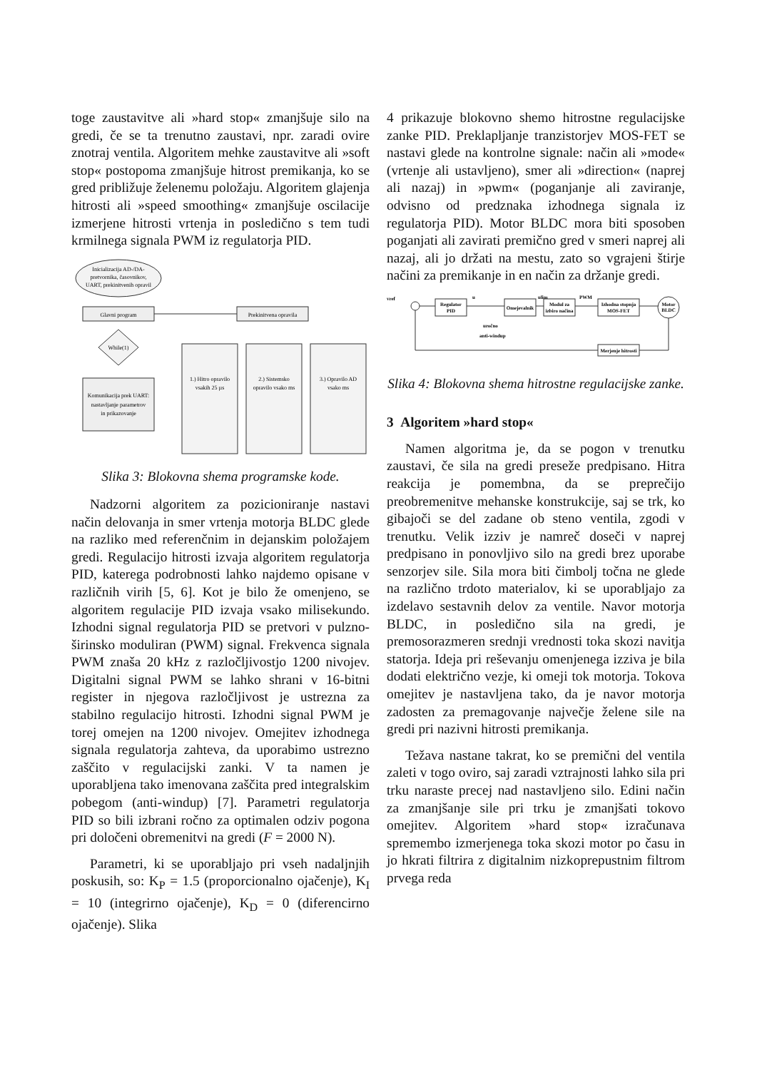toge zaustavitve ali »hard stop« zmanjšuje silo na gredi, če se ta trenutno zaustavi, npr. zaradi ovire znotraj ventila. Algoritem mehke zaustavitve ali »soft stop« postopoma zmanjšuje hitrost premikanja, ko se gred približuje želenemu položaju. Algoritem glajenja hitrosti ali »speed smoothing« zmanjšuje oscilacije izmerjene hitrosti vrtenja in posledično s tem tudi krmilnega signala PWM iz regulatorja PID.
Inicializacija AD-/DA-
pretvornika, časovnikov,
UART, prekinitvenih opravil
Glavni program
Prekinitvena opravila
While(1)
Komunikacija prek UART:
nastavljanje parametrov
in prikazovanje
1.) Hitro opravilo
vsakih 25 µs
2.) Sistemsko
opravilo vsako ms
3.) Opravilo AD
vsako ms
Slika 3: Blokovna shema programske kode.
Nadzorni algoritem za pozicioniranje nastavi način delovanja in smer vrtenja motorja BLDC glede na razliko med referenčnim in dejanskim položajem gredi. Regulacijo hitrosti izvaja algoritem regulatorja PID, katerega podrobnosti lahko najdemo opisane v različnih virih [5, 6]. Kot je bilo že omenjeno, se algoritem regulacije PID izvaja vsako milisekundo. Izhodni signal regulatorja PID se pretvori v pulzno-širinsko moduliran (PWM) signal. Frekvenca signala PWM znaša 20 kHz z razločljivostjo 1200 nivojev. Digitalni signal PWM se lahko shrani v 16-bitni register in njegova razločljivost je ustrezna za stabilno regulacijo hitrosti. Izhodni signal PWM je torej omejen na 1200 nivojev. Omejitev izhodnega signala regulatorja zahteva, da uporabimo ustrezno zaščito v regulacijski zanki. V ta namen je uporabljena tako imenovana zaščita pred integralskim pobegom (anti-windup) [7]. Parametri regulatorja PID so bili izbrani ročno za optimalen odziv pogona pri določeni obremenitvi na gredi (F = 2000 N).
Parametri, ki se uporabljajo pri vseh nadaljnjih poskusih, so: K<sub>P</sub> = 1.5 (proporcionalno ojačenje), K<sub>I</sub> = 10 (integrirno ojačenje), K<sub>D</sub> = 0 (diferencirno ojačenje). Slika
4 prikazuje blokovno shemo hitrostne regulacijske zanke PID. Preklapljanje tranzistorjev MOS-FET se nastavi glede na kontrolne signale: način ali »mode« (vrtenje ali ustavljeno), smer ali »direction« (naprej ali nazaj) in »pwm« (poganjanje ali zaviranje, odvisno od predznaka izhodnega signala iz regulatorja PID). Motor BLDC mora biti sposoben poganjati ali zavirati premično gred v smeri naprej ali nazaj, ali jo držati na mestu, zato so vgrajeni štirje načini za premikanje in en način za držanje gredi.
vref
Regulator
PID
Omejevalnik
Modul za
izbiro načina
Izhodna stopnja
MOS-FET
Motor
BLDC
u
ulim
PWM
uročno
anti-windup
Merjenje hitrosti
Slika 4: Blokovna shema hitrostne regulacijske zanke.
3 Algoritem »hard stop«
Namen algoritma je, da se pogon v trenutku zaustavi, če sila na gredi preseže predpisano. Hitra reakcija je pomembna, da se preprečijo preobremenitve mehanske konstrukcije, saj se trk, ko gibajoči se del zadane ob steno ventila, zgodi v trenutku. Velik izziv je namreč doseči v naprej predpisano in ponovljivo silo na gredi brez uporabe senzorjev sile. Sila mora biti čimbolj točna ne glede na različno trdoto materialov, ki se uporabljajo za izdelavo sestavnih delov za ventile. Navor motorja BLDC, in posledično sila na gredi, je premosorazmeren srednji vrednosti toka skozi navitja statorja. Ideja pri reševanju omenjenega izziva je bila dodati električno vezje, ki omeji tok motorja. Tokova omejitev je nastavljena tako, da je navor motorja zadosten za premagovanje največje želene sile na gredi pri nazivni hitrosti premikanja.
Težava nastane takrat, ko se premični del ventila zaleti v togo oviro, saj zaradi vztrajnosti lahko sila pri trku naraste precej nad nastavljeno silo. Edini način za zmanjšanje sile pri trku je zmanjšati tokovo omejitev. Algoritem »hard stop« izračunava spremembo izmerjenega toka skozi motor po času in jo hkrati filtrira z digitalnim nizkoprepustnim filtrom prvega reda